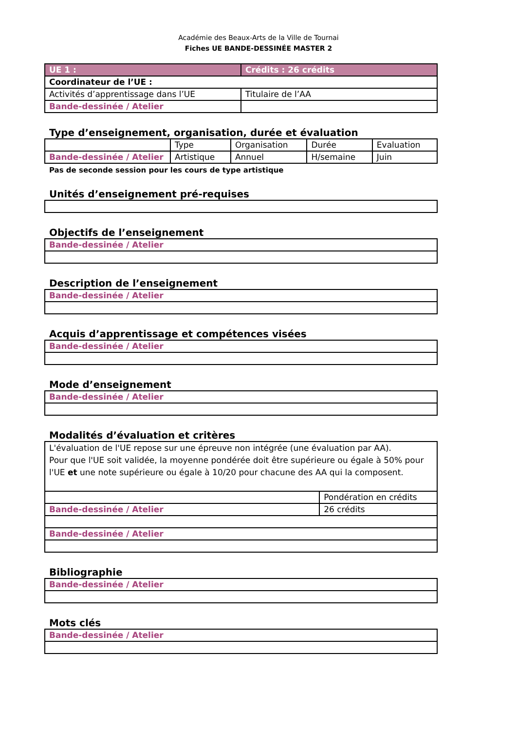Académie des Beaux-Arts de la Ville de Tournai
Fiches UE BANDE-DESSINÉE MASTER 2
| UE 1 : | Crédits : 26 crédits |
| Coordinateur de l’UE : | |
| Activités d’apprentissage dans l’UE | Titulaire de l’AA |
| Bande-dessinée / Atelier | |
Type d’enseignement, organisation, durée et évaluation
| | Type | Organisation | Durée | Evaluation |
| Bande-dessinée / Atelier | Artistique | Annuel | H/semaine | Juin |
Pas de seconde session pour les cours de type artistique
Unités d’enseignement pré-requises
Objectifs de l’enseignement
| Bande-dessinée / Atelier |
Description de l’enseignement
| Bande-dessinée / Atelier |
Acquis d’apprentissage et compétences visées
| Bande-dessinée / Atelier |
Mode d’enseignement
| Bande-dessinée / Atelier |
Modalités d’évaluation et critères
| L'évaluation de l'UE repose sur une épreuve non intégrée (une évaluation par AA). Pour que l'UE soit validée, la moyenne pondérée doit être supérieure ou égale à 50% pour l'UE et une note supérieure ou égale à 10/20 pour chacune des AA qui la composent. | |
| | Pondération en crédits |
| Bande-dessinée / Atelier | 26 crédits |
| Bande-dessinée / Atelier | |
Bibliographie
| Bande-dessinée / Atelier |
Mots clés
| Bande-dessinée / Atelier |